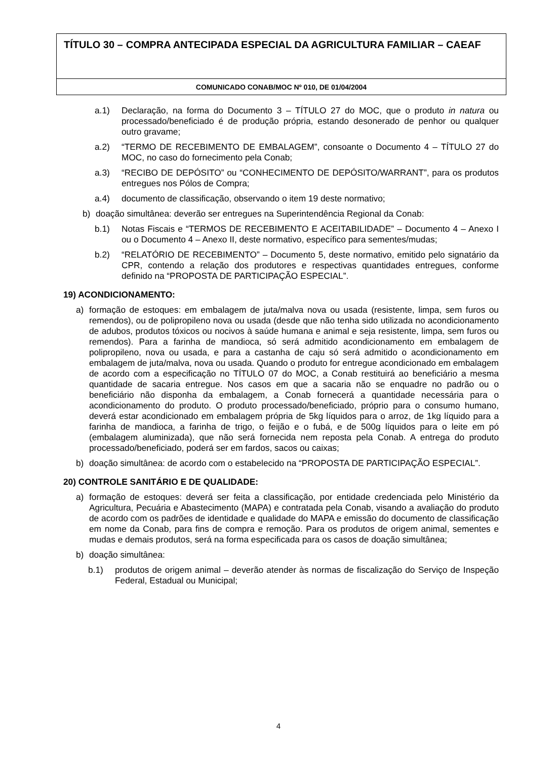TÍTULO 30 – COMPRA ANTECIPADA ESPECIAL DA AGRICULTURA FAMILIAR – CAEAF
COMUNICADO CONAB/MOC Nº 010, DE 01/04/2004
a.1) Declaração, na forma do Documento 3 – TÍTULO 27 do MOC, que o produto in natura ou processado/beneficiado é de produção própria, estando desonerado de penhor ou qualquer outro gravame;
a.2) “TERMO DE RECEBIMENTO DE EMBALAGEM”, consoante o Documento 4 – TÍTULO 27 do MOC, no caso do fornecimento pela Conab;
a.3) “RECIBO DE DEPÓSITO” ou “CONHECIMENTO DE DEPÓSITO/WARRANT”, para os produtos entregues nos Pólos de Compra;
a.4) documento de classificação, observando o item 19 deste normativo;
b) doação simultânea: deverão ser entregues na Superintendência Regional da Conab:
b.1) Notas Fiscais e “TERMOS DE RECEBIMENTO E ACEITABILIDADE” – Documento 4 – Anexo I ou o Documento 4 – Anexo II, deste normativo, específico para sementes/mudas;
b.2) “RELATÓRIO DE RECEBIMENTO” – Documento 5, deste normativo, emitido pelo signatário da CPR, contendo a relação dos produtores e respectivas quantidades entregues, conforme definido na “PROPOSTA DE PARTICIPAÇÃO ESPECIAL”.
19) ACONDICIONAMENTO:
a) formação de estoques: em embalagem de juta/malva nova ou usada (resistente, limpa, sem furos ou remendos), ou de polipropileno nova ou usada (desde que não tenha sido utilizada no acondicionamento de adubos, produtos tóxicos ou nocivos à saúde humana e animal e seja resistente, limpa, sem furos ou remendos). Para a farinha de mandioca, só será admitido acondicionamento em embalagem de polipropileno, nova ou usada, e para a castanha de caju só será admitido o acondicionamento em embalagem de juta/malva, nova ou usada. Quando o produto for entregue acondicionado em embalagem de acordo com a especificação no TÍTULO 07 do MOC, a Conab restituirá ao beneficiário a mesma quantidade de sacaria entregue. Nos casos em que a sacaria não se enquadre no padrão ou o beneficiário não disponha da embalagem, a Conab fornecerá a quantidade necessária para o acondicionamento do produto. O produto processado/beneficiado, próprio para o consumo humano, deverá estar acondicionado em embalagem própria de 5kg líquidos para o arroz, de 1kg líquido para a farinha de mandioca, a farinha de trigo, o feijão e o fubá, e de 500g líquidos para o leite em pó (embalagem aluminizada), que não será fornecida nem reposta pela Conab. A entrega do produto processado/beneficiado, poderá ser em fardos, sacos ou caixas;
b) doação simultânea: de acordo com o estabelecido na “PROPOSTA DE PARTICIPAÇÃO ESPECIAL”.
20) CONTROLE SANITÁRIO E DE QUALIDADE:
a) formação de estoques: deverá ser feita a classificação, por entidade credenciada pelo Ministério da Agricultura, Pecuária e Abastecimento (MAPA) e contratada pela Conab, visando a avaliação do produto de acordo com os padrões de identidade e qualidade do MAPA e emissão do documento de classificação em nome da Conab, para fins de compra e remoção. Para os produtos de origem animal, sementes e mudas e demais produtos, será na forma especificada para os casos de doação simultânea;
b) doação simultânea:
b.1) produtos de origem animal – deverão atender às normas de fiscalização do Serviço de Inspeção Federal, Estadual ou Municipal;
4